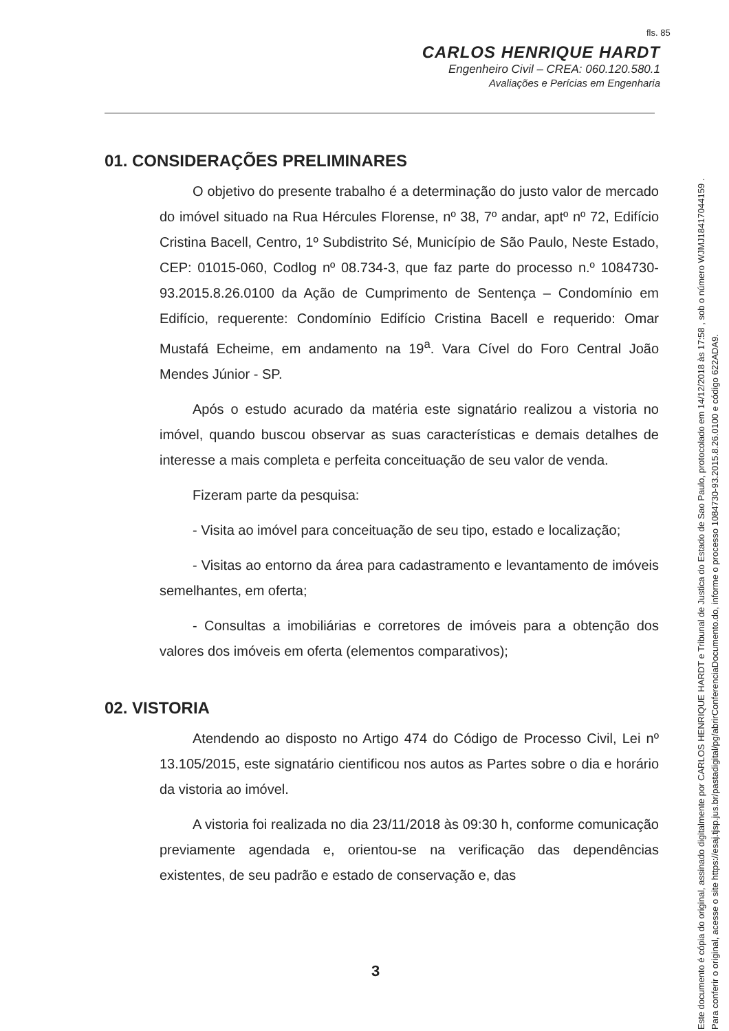fls. 85
CARLOS HENRIQUE HARDT
Engenheiro Civil – CREA: 060.120.580.1
Avaliações e Perícias em Engenharia
01. CONSIDERAÇÕES PRELIMINARES
O objetivo do presente trabalho é a determinação do justo valor de mercado do imóvel situado na Rua Hércules Florense, nº 38, 7º andar, aptº nº 72, Edifício Cristina Bacell, Centro, 1º Subdistrito Sé, Município de São Paulo, Neste Estado, CEP: 01015-060, Codlog nº 08.734-3, que faz parte do processo n.º 1084730-93.2015.8.26.0100 da Ação de Cumprimento de Sentença – Condomínio em Edifício, requerente: Condomínio Edifício Cristina Bacell e requerido: Omar Mustafá Echeime, em andamento na 19<sup>a</sup>. Vara Cível do Foro Central João Mendes Júnior - SP.
Após o estudo acurado da matéria este signatário realizou a vistoria no imóvel, quando buscou observar as suas características e demais detalhes de interesse a mais completa e perfeita conceituação de seu valor de venda.
Fizeram parte da pesquisa:
- Visita ao imóvel para conceituação de seu tipo, estado e localização;
- Visitas ao entorno da área para cadastramento e levantamento de imóveis semelhantes, em oferta;
- Consultas a imobiliárias e corretores de imóveis para a obtenção dos valores dos imóveis em oferta (elementos comparativos);
02. VISTORIA
Atendendo ao disposto no Artigo 474 do Código de Processo Civil, Lei nº 13.105/2015, este signatário cientificou nos autos as Partes sobre o dia e horário da vistoria ao imóvel.
A vistoria foi realizada no dia 23/11/2018 às 09:30 h, conforme comunicação previamente agendada e, orientou-se na verificação das dependências existentes, de seu padrão e estado de conservação e, das
3
Este documento é cópia do original, assinado digitalmente por CARLOS HENRIQUE HARDT e Tribunal de Justica do Estado de Sao Paulo, protocolado em 14/12/2018 às 17:58 , sob o número WJMJ18417044159 .
Para conferir o original, acesse o site https://esaj.tjsp.jus.br/pastadigital/pg/abrirConferenciaDocumento.do, informe o processo 1084730-93.2015.8.26.0100 e código 622ADA9.